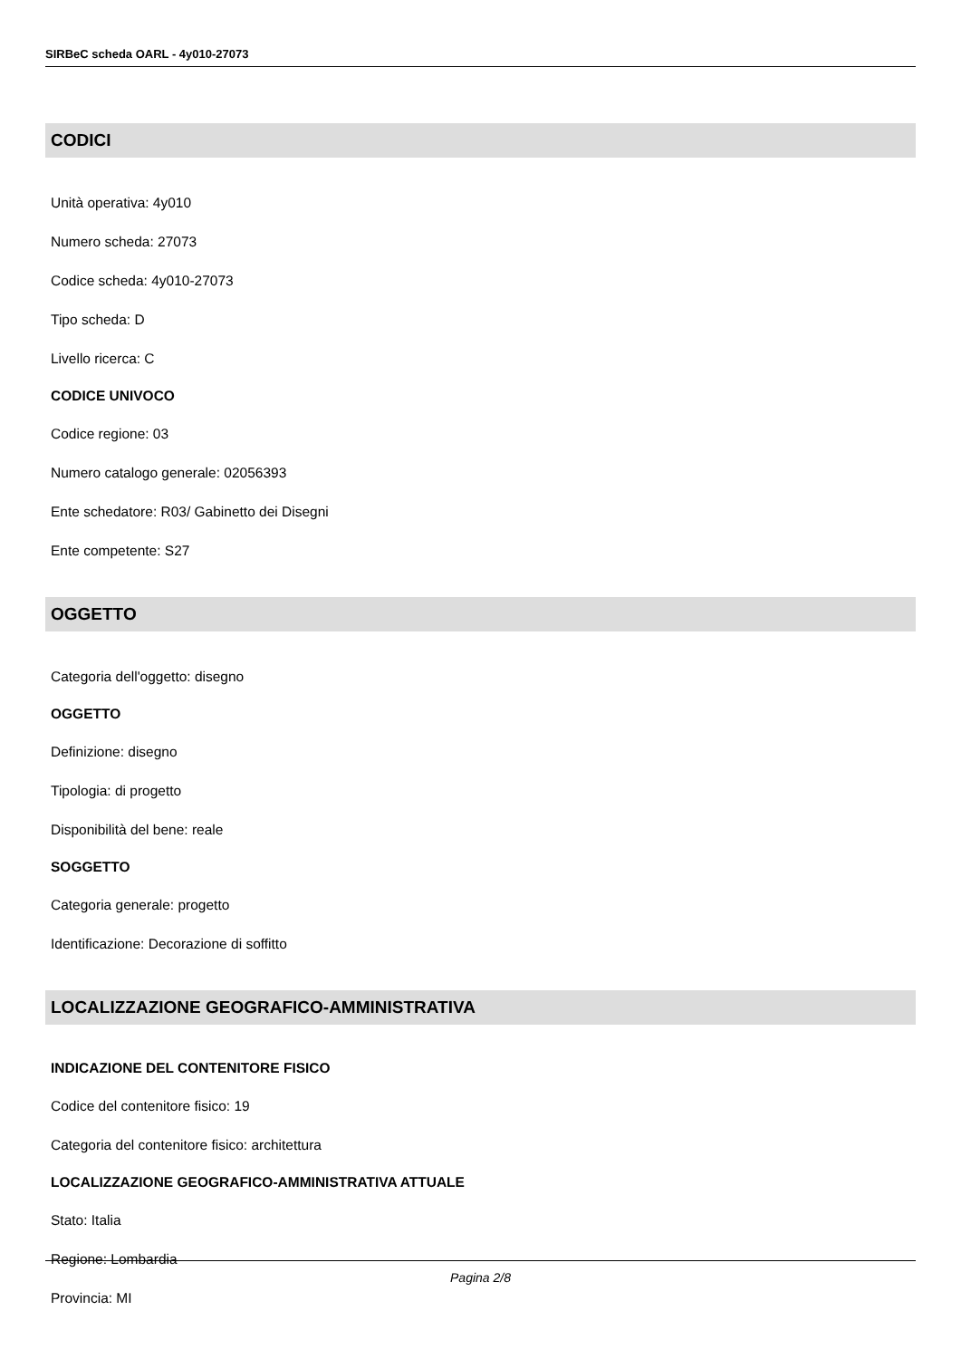SIRBeC scheda OARL - 4y010-27073
CODICI
Unità operativa: 4y010
Numero scheda: 27073
Codice scheda: 4y010-27073
Tipo scheda: D
Livello ricerca: C
CODICE UNIVOCO
Codice regione: 03
Numero catalogo generale: 02056393
Ente schedatore: R03/ Gabinetto dei Disegni
Ente competente: S27
OGGETTO
Categoria dell'oggetto: disegno
OGGETTO
Definizione: disegno
Tipologia: di progetto
Disponibilità del bene: reale
SOGGETTO
Categoria generale: progetto
Identificazione: Decorazione di soffitto
LOCALIZZAZIONE GEOGRAFICO-AMMINISTRATIVA
INDICAZIONE DEL CONTENITORE FISICO
Codice del contenitore fisico: 19
Categoria del contenitore fisico: architettura
LOCALIZZAZIONE GEOGRAFICO-AMMINISTRATIVA ATTUALE
Stato: Italia
Regione: Lombardia
Provincia: MI
Pagina 2/8